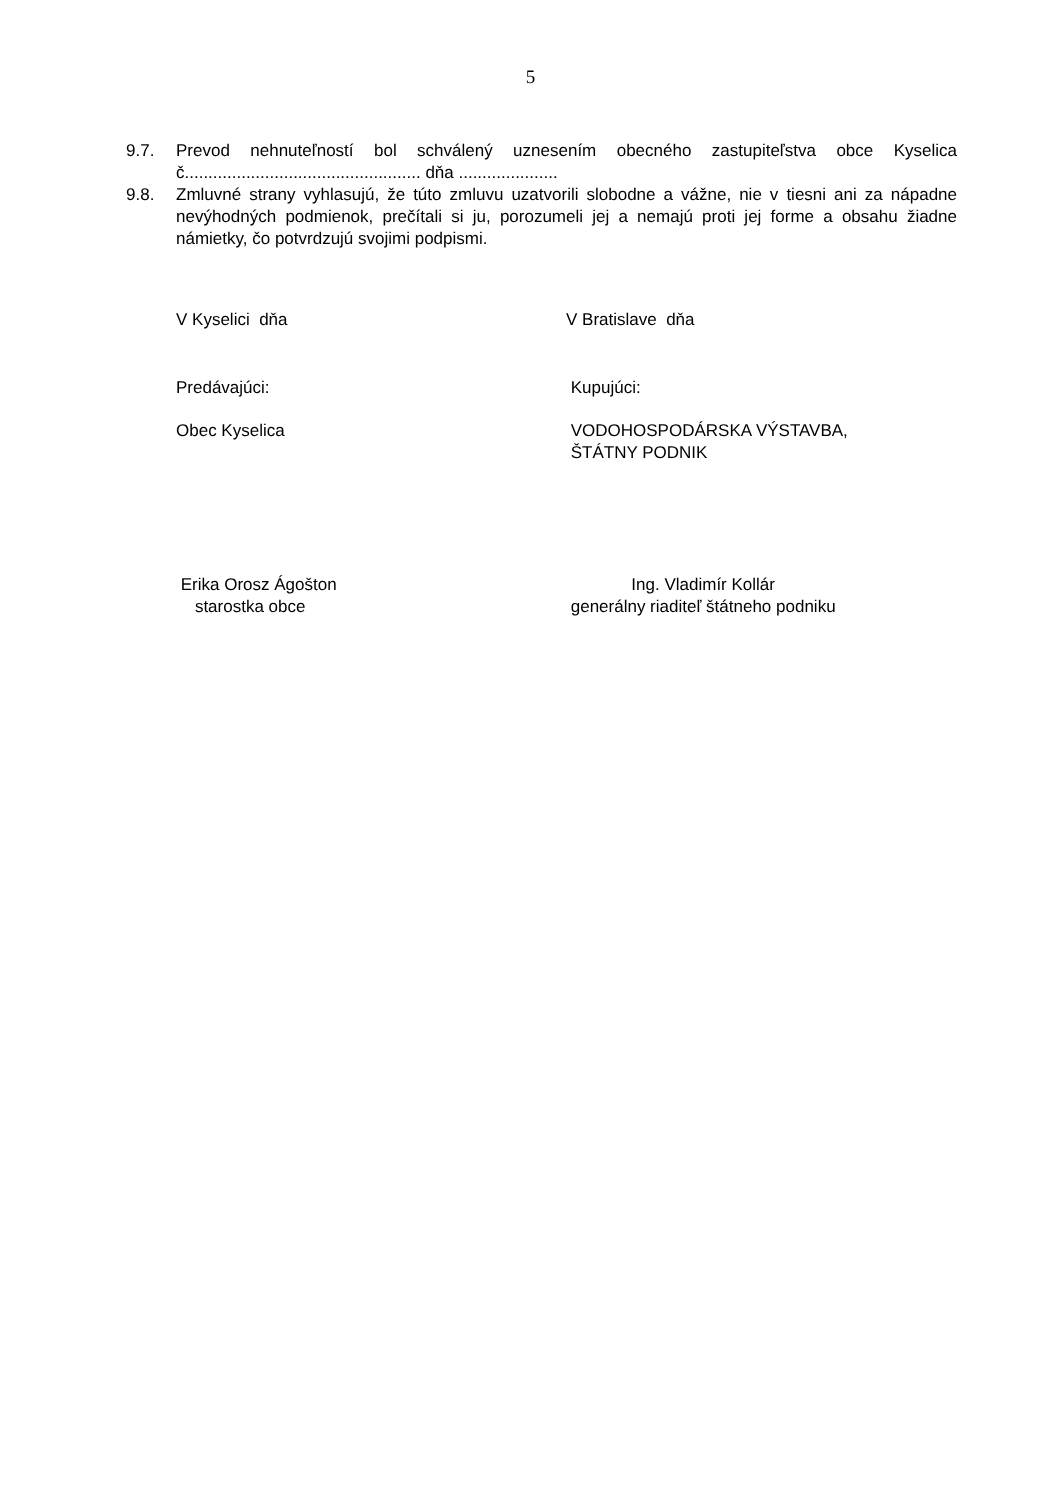5
9.7. Prevod nehnuteľností bol schválený uznesením obecného zastupiteľstva obce Kyselica č.................................................. dňa .....................
9.8. Zmluvné strany vyhlasujú, že túto zmluvu uzatvorili slobodne a vážne, nie v tiesni ani za nápadne nevýhodných podmienok, prečítali si ju, porozumeli jej a nemajú proti jej forme a obsahu žiadne námietky, čo potvrdzujú svojimi podpismi.
V Kyselici dňa V Bratislave dňa
Predávajúci: Kupujúci:
Obec Kyselica VODOHOSPODÁRSKA VÝSTAVBA,
ŠTÁTNY PODNIK
Erika Orosz Ágošton
starostka obce
Ing. Vladimír Kollár
generálny riaditeľ štátneho podniku